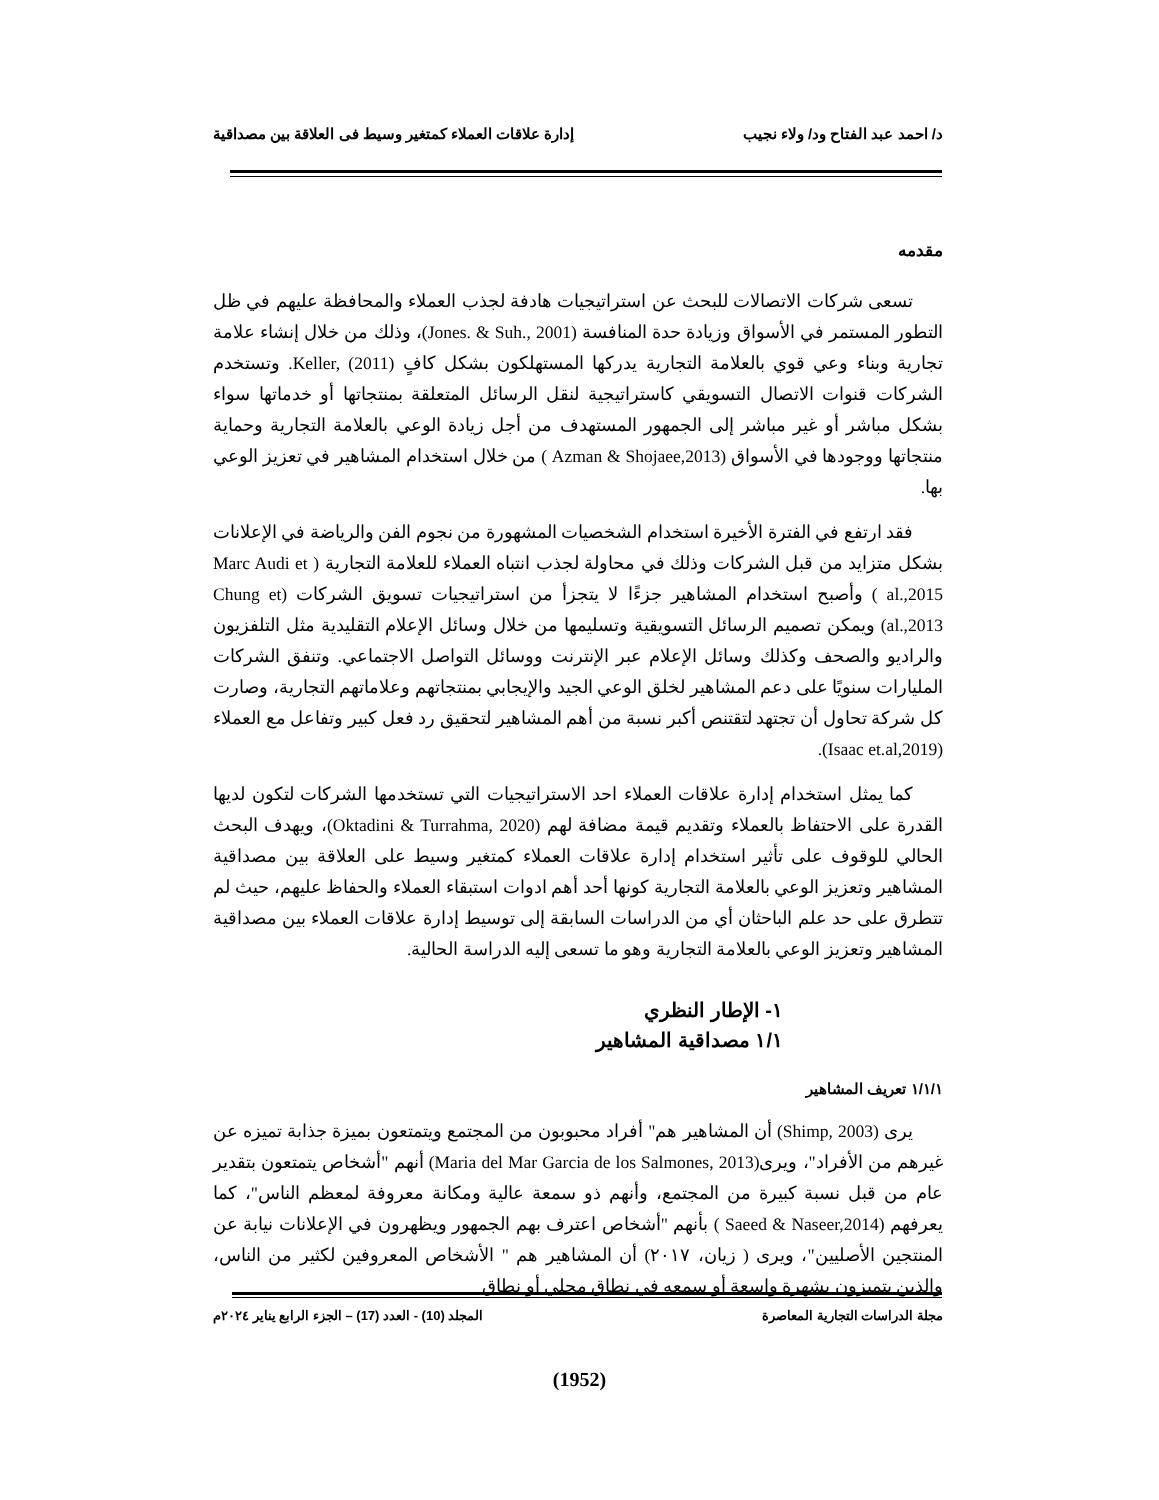د/ احمد عبد الفتاح ود/ ولاء نجيب إدارة علاقات العملاء كمتغير وسيط فى العلاقة بين مصداقية
مقدمه
تسعى شركات الاتصالات للبحث عن استراتيجيات هادفة لجذب العملاء والمحافظة عليهم في ظل التطور المستمر في الأسواق وزيادة حدة المنافسة (Jones. & Suh., 2001)، وذلك من خلال إنشاء علامة تجارية وبناء وعي قوي بالعلامة التجارية يدركها المستهلكون بشكل كافٍ Keller, (2011). وتستخدم الشركات قنوات الاتصال التسويقي كاستراتيجية لنقل الرسائل المتعلقة بمنتجاتها أو خدماتها سواء بشكل مباشر أو غير مباشر إلى الجمهور المستهدف من أجل زيادة الوعي بالعلامة التجارية وحماية منتجاتها ووجودها في الأسواق (Azman & Shojaee,2013 ) من خلال استخدام المشاهير في تعزيز الوعي بها.
فقد ارتفع في الفترة الأخيرة استخدام الشخصيات المشهورة من نجوم الفن والرياضة في الإعلانات بشكل متزايد من قبل الشركات وذلك في محاولة لجذب انتباه العملاء للعلامة التجارية ( Marc Audi et al.,2015 ) وأصبح استخدام المشاهير جزءًا لا يتجزأ من استراتيجيات تسويق الشركات (Chung et al.,2013) ويمكن تصميم الرسائل التسويقية وتسليمها من خلال وسائل الإعلام التقليدية مثل التلفزيون والراديو والصحف وكذلك وسائل الإعلام عبر الإنترنت ووسائل التواصل الاجتماعي. وتنفق الشركات المليارات سنويًا على دعم المشاهير لخلق الوعي الجيد والإيجابي بمنتجاتهم وعلاماتهم التجارية، وصارت كل شركة تحاول أن تجتهد لتقتنص أكبر نسبة من أهم المشاهير لتحقيق رد فعل كبير وتفاعل مع العملاء (Isaac et.al,2019).
كما يمثل استخدام إدارة علاقات العملاء احد الاستراتيجيات التي تستخدمها الشركات لتكون لديها القدرة على الاحتفاظ بالعملاء وتقديم قيمة مضافة لهم (Oktadini & Turrahma, 2020)، ويهدف البحث الحالي للوقوف على تأثير استخدام إدارة علاقات العملاء كمتغير وسيط على العلاقة بين مصداقية المشاهير وتعزيز الوعي بالعلامة التجارية كونها أحد أهم ادوات استبقاء العملاء والحفاظ عليهم، حيث لم تتطرق على حد علم الباحثان أي من الدراسات السابقة إلى توسيط إدارة علاقات العملاء بين مصداقية المشاهير وتعزيز الوعي بالعلامة التجارية وهو ما تسعى إليه الدراسة الحالية.
١- الإطار النظري
١/١ مصداقية المشاهير
١/١/١ تعريف المشاهير
يرى (Shimp, 2003) أن المشاهير هم" أفراد محبوبون من المجتمع ويتمتعون بميزة جذابة تميزه عن غيرهم من الأفراد"، ويرى(Maria del Mar Garcia de los Salmones, 2013) أنهم "أشخاص يتمتعون بتقدير عام من قبل نسبة كبيرة من المجتمع، وأنهم ذو سمعة عالية ومكانة معروفة لمعظم الناس"، كما يعرفهم (Saeed & Naseer,2014 ) بأنهم "أشخاص اعترف بهم الجمهور ويظهرون في الإعلانات نيابة عن المنتجين الأصليين"، ويرى ( زيان، ٢٠١٧) أن المشاهير هم " الأشخاص المعروفين لكثير من الناس، والذين يتميزون بشهرة واسعة أو سمعه في نطاق محلي أو نطاق
مجلة الدراسات التجارية المعاصرة المجلد (10) - العدد (17) – الجزء الرابع يناير ٢٠٢٤م
(1952)